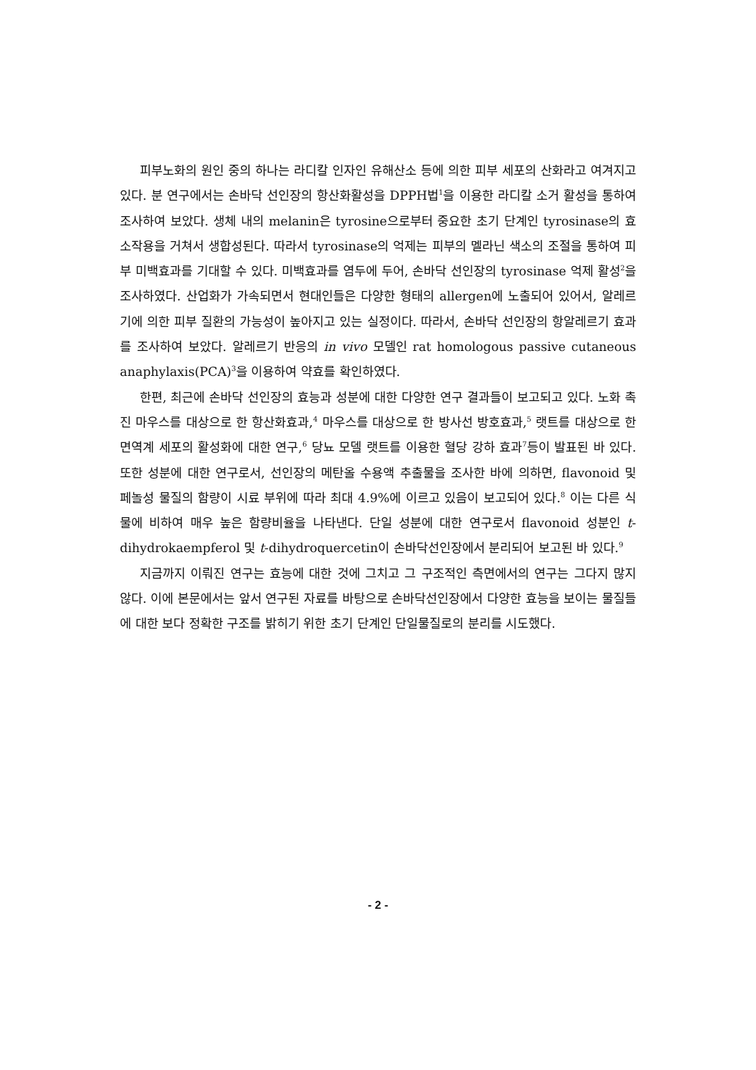피부노화의 원인 중의 하나는 라디칼 인자인 유해산소 등에 의한 피부 세포의 산화라고 여겨지고 있다. 분 연구에서는 손바닥 선인장의 항산화활성을 DPPH법<sup>1</sup>을 이용한 라디칼 소거 활성을 통하여 조사하여 보았다. 생체 내의 melanin은 tyrosine으로부터 중요한 초기 단계인 tyrosinase의 효소작용을 거쳐서 생합성된다. 따라서 tyrosinase의 억제는 피부의 멜라닌 색소의 조절을 통하여 피부 미백효과를 기대할 수 있다. 미백효과를 염두에 두어, 손바닥 선인장의 tyrosinase 억제 활성<sup>2</sup>을 조사하였다. 산업화가 가속되면서 현대인들은 다양한 형태의 allergen에 노출되어 있어서, 알레르기에 의한 피부 질환의 가능성이 높아지고 있는 실정이다. 따라서, 손바닥 선인장의 항알레르기 효과를 조사하여 보았다. 알레르기 반응의 in vivo 모델인 rat homologous passive cutaneous anaphylaxis(PCA)<sup>3</sup>을 이용하여 약효를 확인하였다.
한편, 최근에 손바닥 선인장의 효능과 성분에 대한 다양한 연구 결과들이 보고되고 있다. 노화 촉진 마우스를 대상으로 한 항산화효과,<sup>4</sup> 마우스를 대상으로 한 방사선 방호효과,<sup>5</sup> 랫트를 대상으로 한 면역계 세포의 활성화에 대한 연구,<sup>6</sup> 당뇨 모델 랫트를 이용한 혈당 강하 효과<sup>7</sup>등이 발표된 바 있다. 또한 성분에 대한 연구로서, 선인장의 메탄올 수용액 추출물을 조사한 바에 의하면, flavonoid 및 페놀성 물질의 함량이 시료 부위에 따라 최대 4.9%에 이르고 있음이 보고되어 있다.<sup>8</sup> 이는 다른 식물에 비하여 매우 높은 함량비율을 나타낸다. 단일 성분에 대한 연구로서 flavonoid 성분인 t-dihydrokaempferol 및 t-dihydroquercetin이 손바닥선인장에서 분리되어 보고된 바 있다.<sup>9</sup>
지금까지 이뤄진 연구는 효능에 대한 것에 그치고 그 구조적인 측면에서의 연구는 그다지 많지 않다. 이에 본문에서는 앞서 연구된 자료를 바탕으로 손바닥선인장에서 다양한 효능을 보이는 물질들에 대한 보다 정확한 구조를 밝히기 위한 초기 단계인 단일물질로의 분리를 시도했다.
- 2 -